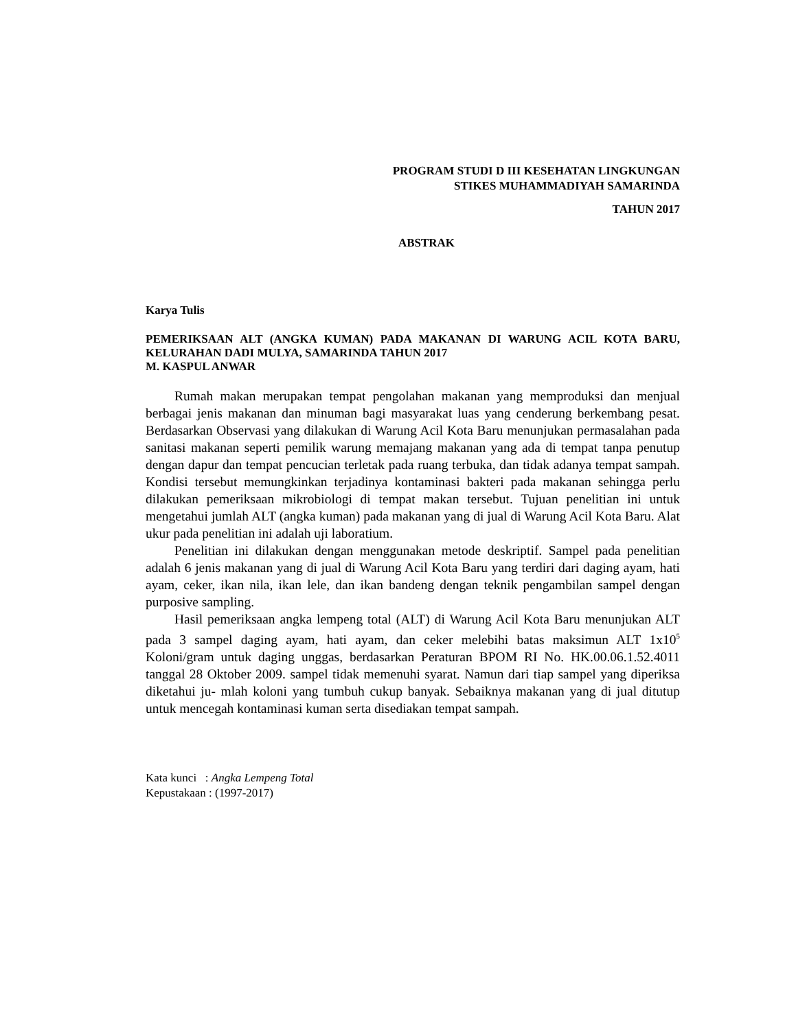PROGRAM STUDI D III KESEHATAN LINGKUNGAN
STIKES MUHAMMADIYAH SAMARINDA
TAHUN 2017
ABSTRAK
Karya Tulis
PEMERIKSAAN ALT (ANGKA KUMAN) PADA MAKANAN DI WARUNG ACIL KOTA BARU, KELURAHAN DADI MULYA, SAMARINDA TAHUN 2017
M. KASPUL ANWAR
Rumah makan merupakan tempat pengolahan makanan yang memproduksi dan menjual berbagai jenis makanan dan minuman bagi masyarakat luas yang cenderung berkembang pesat. Berdasarkan Observasi yang dilakukan di Warung Acil Kota Baru menunjukan permasalahan pada sanitasi makanan seperti pemilik warung memajang makanan yang ada di tempat tanpa penutup dengan dapur dan tempat pencucian terletak pada ruang terbuka, dan tidak adanya tempat sampah. Kondisi tersebut memungkinkan terjadinya kontaminasi bakteri pada makanan sehingga perlu dilakukan pemeriksaan mikrobiologi di tempat makan tersebut. Tujuan penelitian ini untuk mengetahui jumlah ALT (angka kuman) pada makanan yang di jual di Warung Acil Kota Baru. Alat ukur pada penelitian ini adalah uji laboratium.
Penelitian ini dilakukan dengan menggunakan metode deskriptif. Sampel pada penelitian adalah 6 jenis makanan yang di jual di Warung Acil Kota Baru yang terdiri dari daging ayam, hati ayam, ceker, ikan nila, ikan lele, dan ikan bandeng dengan teknik pengambilan sampel dengan purposive sampling.
Hasil pemeriksaan angka lempeng total (ALT) di Warung Acil Kota Baru menunjukan ALT pada 3 sampel daging ayam, hati ayam, dan ceker melebihi batas maksimun ALT 1x10<sup>5</sup> Koloni/gram untuk daging unggas, berdasarkan Peraturan BPOM RI No. HK.00.06.1.52.4011 tanggal 28 Oktober 2009. sampel tidak memenuhi syarat. Namun dari tiap sampel yang diperiksa diketahui ju- mlah koloni yang tumbuh cukup banyak. Sebaiknya makanan yang di jual ditutup untuk mencegah kontaminasi kuman serta disediakan tempat sampah.
Kata kunci : Angka Lempeng Total
Kepustakaan : (1997-2017)